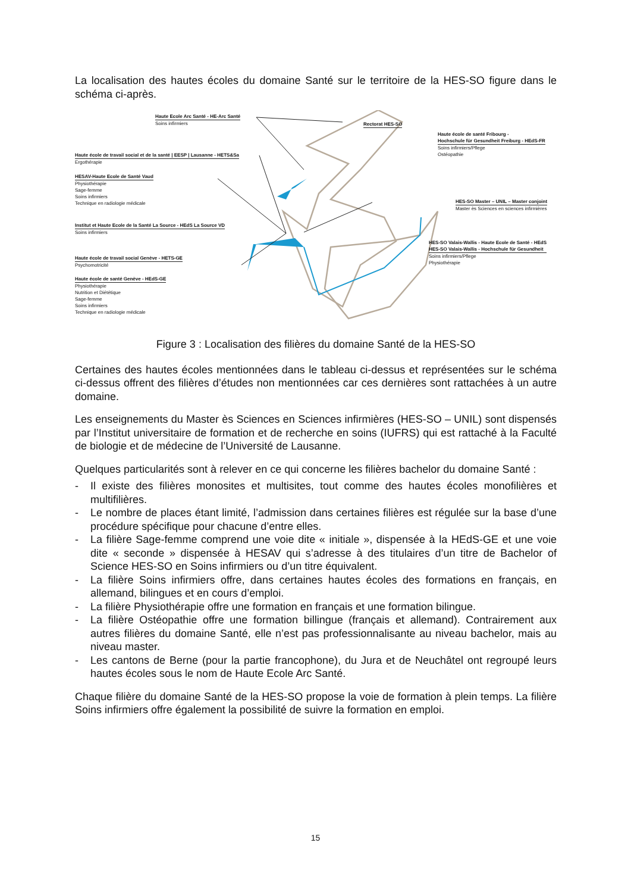La localisation des hautes écoles du domaine Santé sur le territoire de la HES-SO figure dans le schéma ci-après.
Haute Ecole Arc Santé - HE-Arc Santé
Soins infirmiers
Rectorat HES-SO
Haute école de santé Fribourg -
Hochschule für Gesundheit Freiburg - HEdS-FR
Soins infirmiers/Pflege
Ostéopathie
Haute école de travail social et de la santé | EESP | Lausanne - HETS&Sa
Ergothérapie
HESAV-Haute Ecole de Santé Vaud
Physiothérapie
Sage-femme
Soins infirmiers
Technique en radiologie médicale
HES-SO Master – UNIL – Master conjoint
Master ès Sciences en sciences infirmières
Institut et Haute Ecole de la Santé La Source - HEdS La Source VD
Soins infirmiers
HES-SO Valais-Wallis - Haute Ecole de Santé - HEdS
HES-SO Valais-Wallis - Hochschule für Gesundheit
Soins infirmiers/Pflege
Physiothérapie
Haute école de travail social Genève - HETS-GE
Psychomotricité
Haute école de santé Genève - HEdS-GE
Physiothérapie
Nutrition et Diététique
Sage-femme
Soins infirmiers
Technique en radiologie médicale
Figure 3 : Localisation des filières du domaine Santé de la HES-SO
Certaines des hautes écoles mentionnées dans le tableau ci-dessus et représentées sur le schéma ci-dessus offrent des filières d’études non mentionnées car ces dernières sont rattachées à un autre domaine.
Les enseignements du Master ès Sciences en Sciences infirmières (HES-SO – UNIL) sont dispensés par l’Institut universitaire de formation et de recherche en soins (IUFRS) qui est rattaché à la Faculté de biologie et de médecine de l’Université de Lausanne.
Quelques particularités sont à relever en ce qui concerne les filières bachelor du domaine Santé :
- Il existe des filières monosites et multisites, tout comme des hautes écoles monofilières et multifilières.
- Le nombre de places étant limité, l’admission dans certaines filières est régulée sur la base d’une procédure spécifique pour chacune d’entre elles.
- La filière Sage-femme comprend une voie dite « initiale », dispensée à la HEdS-GE et une voie dite « seconde » dispensée à HESAV qui s’adresse à des titulaires d’un titre de Bachelor of Science HES-SO en Soins infirmiers ou d’un titre équivalent.
- La filière Soins infirmiers offre, dans certaines hautes écoles des formations en français, en allemand, bilingues et en cours d’emploi.
- La filière Physiothérapie offre une formation en français et une formation bilingue.
- La filière Ostéopathie offre une formation billingue (français et allemand). Contrairement aux autres filières du domaine Santé, elle n’est pas professionnalisante au niveau bachelor, mais au niveau master.
- Les cantons de Berne (pour la partie francophone), du Jura et de Neuchâtel ont regroupé leurs hautes écoles sous le nom de Haute Ecole Arc Santé.
Chaque filière du domaine Santé de la HES-SO propose la voie de formation à plein temps. La filière Soins infirmiers offre également la possibilité de suivre la formation en emploi.
15